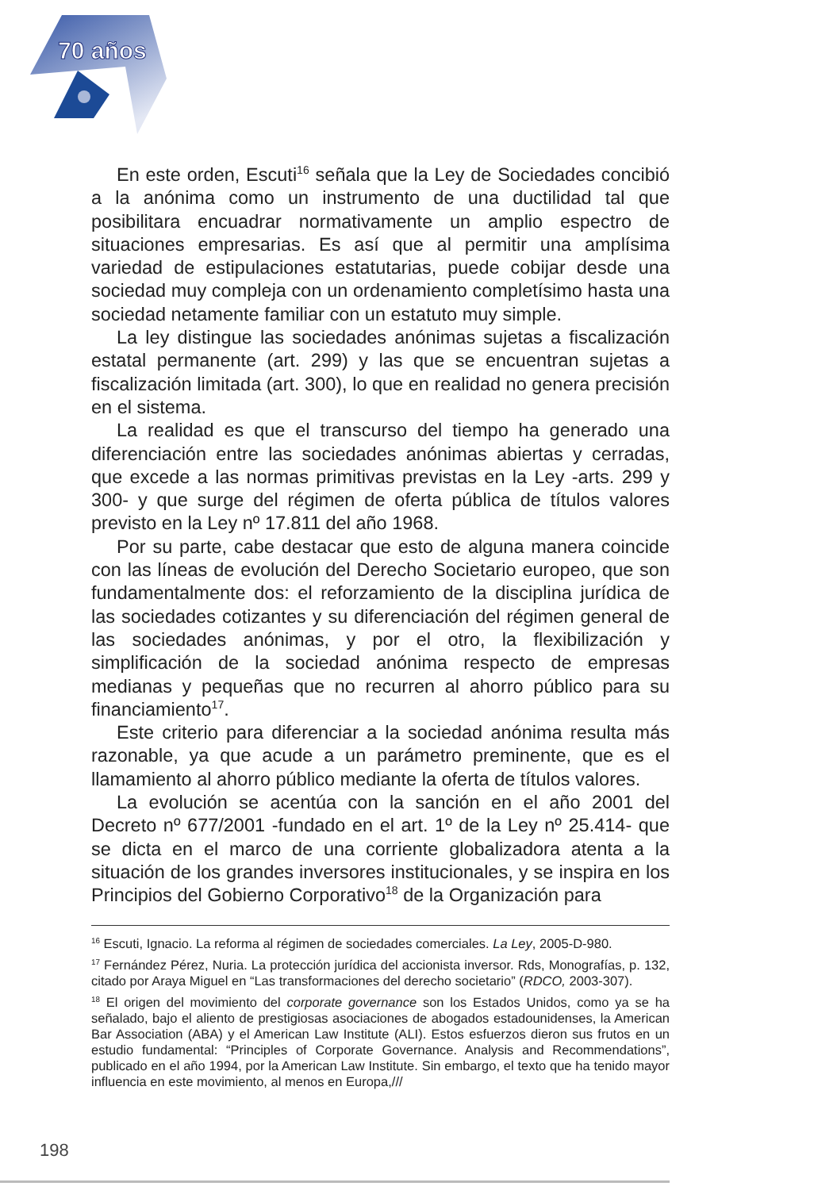70 años
En este orden, Escuti<sup>16</sup> señala que la Ley de Sociedades concibió a la anónima como un instrumento de una ductilidad tal que posibilitara encuadrar normativamente un amplio espectro de situaciones empresarias. Es así que al permitir una amplísima variedad de estipulaciones estatutarias, puede cobijar desde una sociedad muy compleja con un ordenamiento completísimo hasta una sociedad netamente familiar con un estatuto muy simple.
La ley distingue las sociedades anónimas sujetas a fiscalización estatal permanente (art. 299) y las que se encuentran sujetas a fiscalización limitada (art. 300), lo que en realidad no genera precisión en el sistema.
La realidad es que el transcurso del tiempo ha generado una diferenciación entre las sociedades anónimas abiertas y cerradas, que excede a las normas primitivas previstas en la Ley -arts. 299 y 300- y que surge del régimen de oferta pública de títulos valores previsto en la Ley nº 17.811 del año 1968.
Por su parte, cabe destacar que esto de alguna manera coincide con las líneas de evolución del Derecho Societario europeo, que son fundamentalmente dos: el reforzamiento de la disciplina jurídica de las sociedades cotizantes y su diferenciación del régimen general de las sociedades anónimas, y por el otro, la flexibilización y simplificación de la sociedad anónima respecto de empresas medianas y pequeñas que no recurren al ahorro público para su financiamiento<sup>17</sup>.
Este criterio para diferenciar a la sociedad anónima resulta más razonable, ya que acude a un parámetro preminente, que es el llamamiento al ahorro público mediante la oferta de títulos valores.
La evolución se acentúa con la sanción en el año 2001 del Decreto nº 677/2001 -fundado en el art. 1º de la Ley nº 25.414- que se dicta en el marco de una corriente globalizadora atenta a la situación de los grandes inversores institucionales, y se inspira en los Principios del Gobierno Corporativo<sup>18</sup> de la Organización para
<sup>16</sup> Escuti, Ignacio. La reforma al régimen de sociedades comerciales. La Ley, 2005-D-980.
<sup>17</sup> Fernández Pérez, Nuria. La protección jurídica del accionista inversor. Rds, Monografías, p. 132, citado por Araya Miguel en “Las transformaciones del derecho societario” (RDCO, 2003-307).
<sup>18</sup> El origen del movimiento del corporate governance son los Estados Unidos, como ya se ha señalado, bajo el aliento de prestigiosas asociaciones de abogados estadounidenses, la American Bar Association (ABA) y el American Law Institute (ALI). Estos esfuerzos dieron sus frutos en un estudio fundamental: “Principles of Corporate Governance. Analysis and Recommendations”, publicado en el año 1994, por la American Law Institute. Sin embargo, el texto que ha tenido mayor influencia en este movimiento, al menos en Europa,///
198